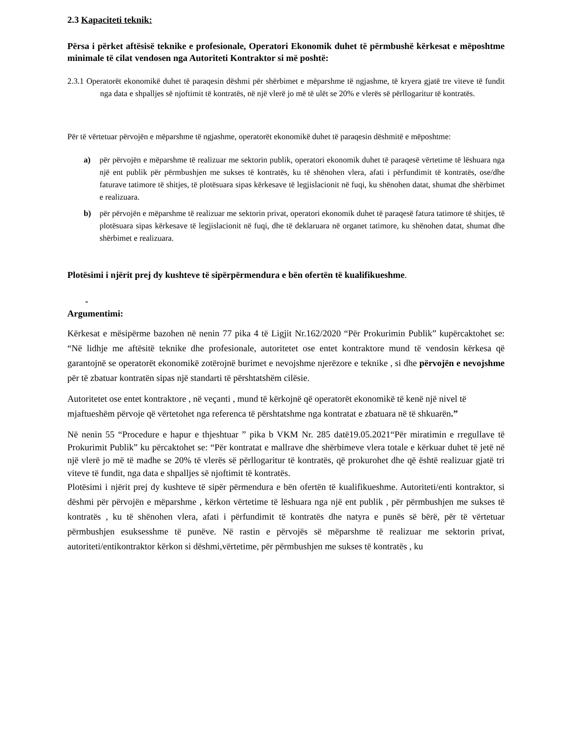2.3 Kapaciteti teknik:
Përsa i përket aftësisë teknike e profesionale, Operatori Ekonomik duhet të përmbushë kërkesat e mëposhtme minimale të cilat vendosen nga Autoriteti Kontraktor si më poshtë:
2.3.1 Operatorët ekonomikë duhet të paraqesin dëshmi për shërbimet e mëparshme të ngjashme, të kryera gjatë tre viteve të fundit nga data e shpalljes së njoftimit të kontratës, në një vlerë jo më të ulët se 20% e vlerës së përllogaritur të kontratës.
Për të vërtetuar përvojën e mëparshme të ngjashme, operatorët ekonomikë duhet të paraqesin dëshmitë e mëposhtme:
a) për përvojën e mëparshme të realizuar me sektorin publik, operatori ekonomik duhet të paraqesë vërtetime të lëshuara nga një ent publik për përmbushjen me sukses të kontratës, ku të shënohen vlera, afati i përfundimit të kontratës, ose/dhe faturave tatimore të shitjes, të plotësuara sipas kërkesave të legjislacionit në fuqi, ku shënohen datat, shumat dhe shërbimet e realizuara.
b) për përvojën e mëparshme të realizuar me sektorin privat, operatori ekonomik duhet të paraqesë fatura tatimore të shitjes, të plotësuara sipas kërkesave të legjislacionit në fuqi, dhe të deklaruara në organet tatimore, ku shënohen datat, shumat dhe shërbimet e realizuara.
Plotësimi i njërit prej dy kushteve të sipërpërmendura e bën ofertën të kualifikueshme.
-
Argumentimi:
Kërkesat e mësipërme bazohen në nenin 77 pika 4 të Ligjit Nr.162/2020 “Për Prokurimin Publik” kupërcaktohet se: “Në lidhje me aftësitë teknike dhe profesionale, autoritetet ose entet kontraktore mund të vendosin kërkesa që garantojnë se operatorët ekonomikë zotërojnë burimet e nevojshme njerëzore e teknike , si dhe përvojën e nevojshme për të zbatuar kontratën sipas një standarti të përshtatshëm cilësie.
Autoritetet ose entet kontraktore , në veçanti , mund të kërkojnë që operatorët ekonomikë të kenë një nivel të mjaftueshëm përvoje që vërtetohet nga referenca të përshtatshme nga kontratat e zbatuara në të shkuarën.”
Në nenin 55 “Procedure e hapur e thjeshtuar ” pika b VKM Nr. 285 datë19.05.2021“Për miratimin e rregullave të Prokurimit Publik” ku përcaktohet se: “Për kontratat e mallrave dhe shërbimeve vlera totale e kërkuar duhet të jetë në një vlerë jo më të madhe se 20% të vlerës së përllogaritur të kontratës, që prokurohet dhe që është realizuar gjatë tri viteve të fundit, nga data e shpalljes së njoftimit të kontratës.
Plotësimi i njërit prej dy kushteve të sipër përmendura e bën ofertën të kualifikueshme. Autoriteti/enti kontraktor, si dëshmi për përvojën e mëparshme , kërkon vërtetime të lëshuara nga një ent publik , për përmbushjen me sukses të kontratës , ku të shënohen vlera, afati i përfundimit të kontratës dhe natyra e punës së bërë, për të vërtetuar përmbushjen esuksesshme të punëve. Në rastin e përvojës së mëparshme të realizuar me sektorin privat, autoriteti/entikontraktor kërkon si dëshmi,vërtetime, për përmbushjen me sukses të kontratës , ku